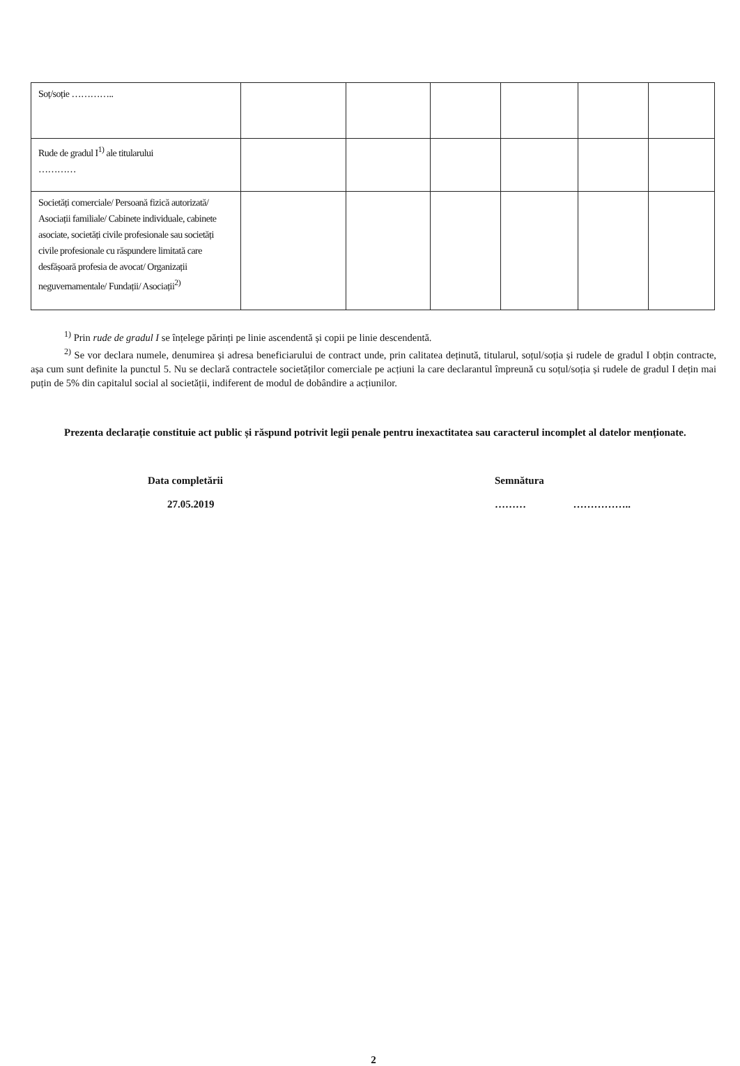| Soț/soție ………….. | | | | | | |
| Rude de gradul I<sup>1)</sup> ale titularului ………… | | | | | | |
| Societăți comerciale/ Persoană fizică autorizată/ Asociații familiale/ Cabinete individuale, cabinete asociate, societăți civile profesionale sau societăți civile profesionale cu răspundere limitată care desfășoară profesia de avocat/ Organizații neguvernamentale/ Fundații/ Asociații<sup>2)</sup> | | | | | | |
<sup>1)</sup> Prin rude de gradul I se înțelege părinți pe linie ascendentă și copii pe linie descendentă.
<sup>2)</sup> Se vor declara numele, denumirea și adresa beneficiarului de contract unde, prin calitatea deținută, titularul, soțul/soția și rudele de gradul I obțin contracte, așa cum sunt definite la punctul 5. Nu se declară contractele societăților comerciale pe acțiuni la care declarantul împreună cu soțul/soția și rudele de gradul I dețin mai puțin de 5% din capitalul social al societății, indiferent de modul de dobândire a acțiunilor.
Prezenta declarație constituie act public și răspund potrivit legii penale pentru inexactitatea sau caracterul incomplet al datelor menționate.
Data completării
27.05.2019
Semnătura
……… ……………..
2